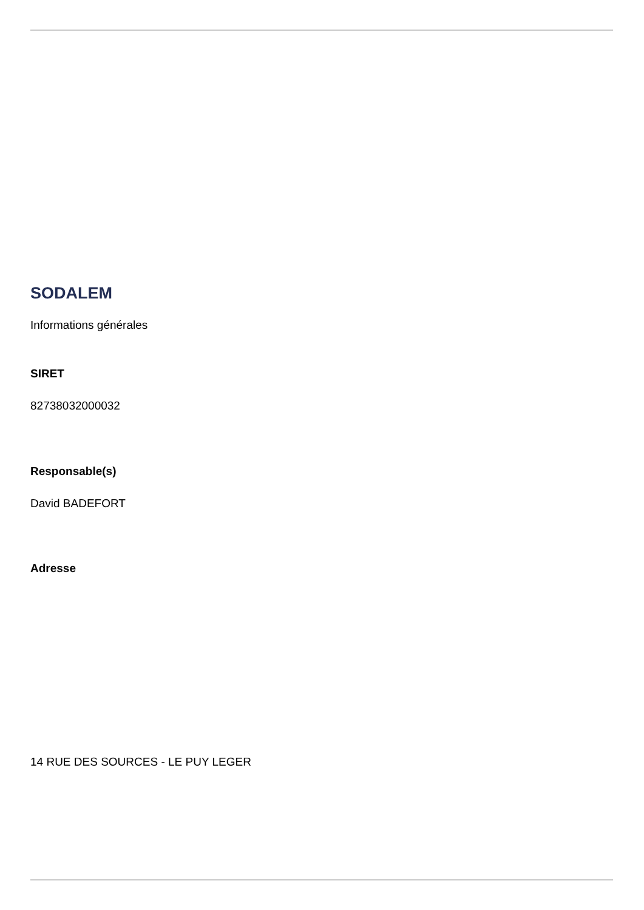SODALEM
Informations générales
SIRET
82738032000032
Responsable(s)
David BADEFORT
Adresse
14 RUE DES SOURCES - LE PUY LEGER